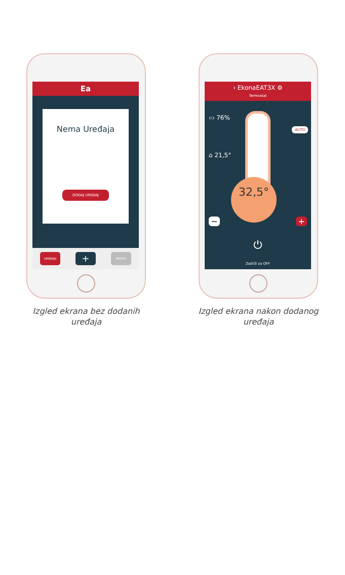Ea
Nema Uređaja
DODAJ UREĐAJ
UREĐAJI + PROFIL
Izgled ekrana bez dodanih uređaja
‹ EkonaEAT3X ⚙
Termostat
▭ 76%
⌂ 21,5°
32,5°
− +
AUTO
⏻
Zadrži za OFF
Izgled ekrana nakon dodanog uređaja